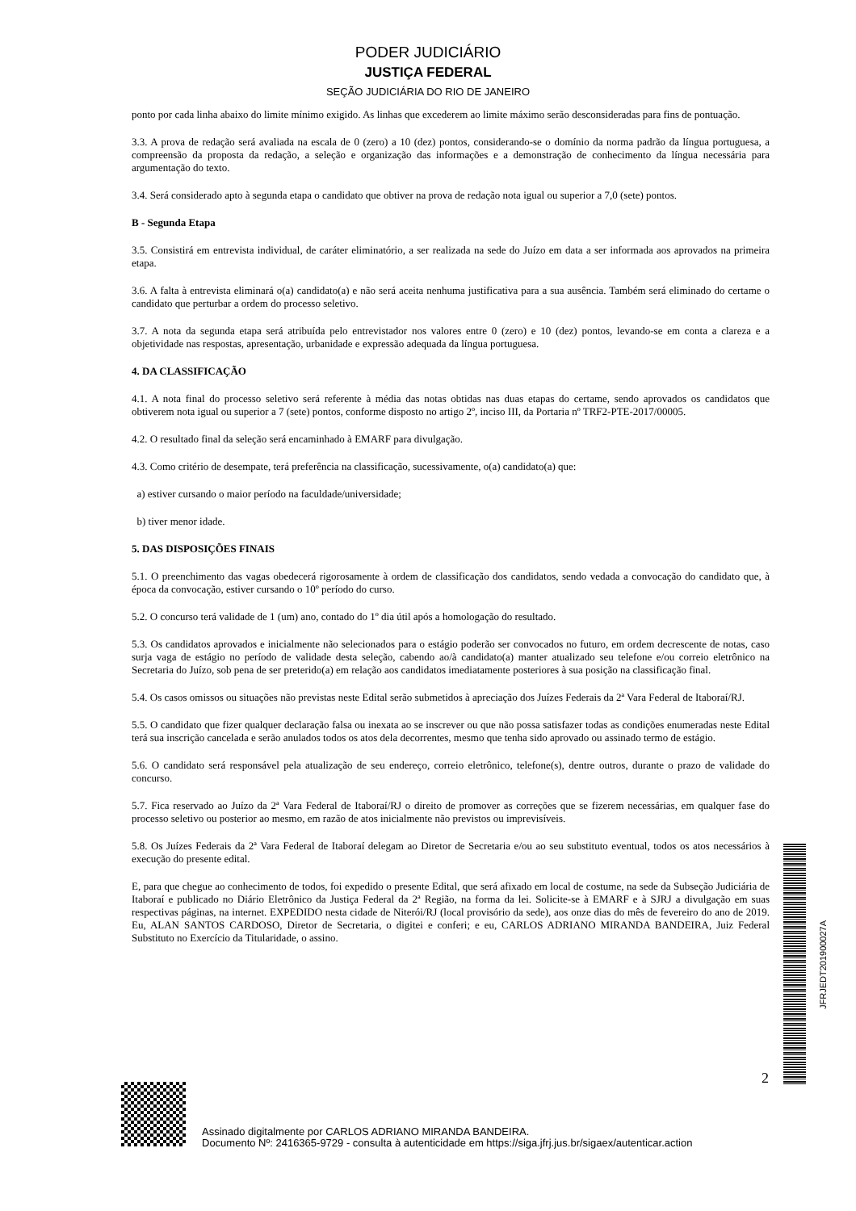PODER JUDICIÁRIO
JUSTIÇA FEDERAL
SEÇÃO JUDICIÁRIA DO RIO DE JANEIRO
ponto por cada linha abaixo do limite mínimo exigido. As linhas que excederem ao limite máximo serão desconsideradas para fins de pontuação.
3.3. A prova de redação será avaliada na escala de 0 (zero) a 10 (dez) pontos, considerando-se o domínio da norma padrão da língua portuguesa, a compreensão da proposta da redação, a seleção e organização das informações e a demonstração de conhecimento da língua necessária para argumentação do texto.
3.4. Será considerado apto à segunda etapa o candidato que obtiver na prova de redação nota igual ou superior a 7,0 (sete) pontos.
B - Segunda Etapa
3.5. Consistirá em entrevista individual, de caráter eliminatório, a ser realizada na sede do Juízo em data a ser informada aos aprovados na primeira etapa.
3.6. A falta à entrevista eliminará o(a) candidato(a) e não será aceita nenhuma justificativa para a sua ausência. Também será eliminado do certame o candidato que perturbar a ordem do processo seletivo.
3.7. A nota da segunda etapa será atribuída pelo entrevistador nos valores entre 0 (zero) e 10 (dez) pontos, levando-se em conta a clareza e a objetividade nas respostas, apresentação, urbanidade e expressão adequada da língua portuguesa.
4. DA CLASSIFICAÇÃO
4.1. A nota final do processo seletivo será referente à média das notas obtidas nas duas etapas do certame, sendo aprovados os candidatos que obtiverem nota igual ou superior a 7 (sete) pontos, conforme disposto no artigo 2º, inciso III, da Portaria nº TRF2-PTE-2017/00005.
4.2. O resultado final da seleção será encaminhado à EMARF para divulgação.
4.3. Como critério de desempate, terá preferência na classificação, sucessivamente, o(a) candidato(a) que:
a) estiver cursando o maior período na faculdade/universidade;
b) tiver menor idade.
5. DAS DISPOSIÇÕES FINAIS
5.1. O preenchimento das vagas obedecerá rigorosamente à ordem de classificação dos candidatos, sendo vedada a convocação do candidato que, à época da convocação, estiver cursando o 10º período do curso.
5.2. O concurso terá validade de 1 (um) ano, contado do 1º dia útil após a homologação do resultado.
5.3. Os candidatos aprovados e inicialmente não selecionados para o estágio poderão ser convocados no futuro, em ordem decrescente de notas, caso surja vaga de estágio no período de validade desta seleção, cabendo ao/à candidato(a) manter atualizado seu telefone e/ou correio eletrônico na Secretaria do Juízo, sob pena de ser preterido(a) em relação aos candidatos imediatamente posteriores à sua posição na classificação final.
5.4. Os casos omissos ou situações não previstas neste Edital serão submetidos à apreciação dos Juízes Federais da 2ª Vara Federal de Itaboraí/RJ.
5.5. O candidato que fizer qualquer declaração falsa ou inexata ao se inscrever ou que não possa satisfazer todas as condições enumeradas neste Edital terá sua inscrição cancelada e serão anulados todos os atos dela decorrentes, mesmo que tenha sido aprovado ou assinado termo de estágio.
5.6. O candidato será responsável pela atualização de seu endereço, correio eletrônico, telefone(s), dentre outros, durante o prazo de validade do concurso.
5.7. Fica reservado ao Juízo da 2ª Vara Federal de Itaboraí/RJ o direito de promover as correções que se fizerem necessárias, em qualquer fase do processo seletivo ou posterior ao mesmo, em razão de atos inicialmente não previstos ou imprevisíveis.
5.8. Os Juízes Federais da 2ª Vara Federal de Itaboraí delegam ao Diretor de Secretaria e/ou ao seu substituto eventual, todos os atos necessários à execução do presente edital.
E, para que chegue ao conhecimento de todos, foi expedido o presente Edital, que será afixado em local de costume, na sede da Subseção Judiciária de Itaboraí e publicado no Diário Eletrônico da Justiça Federal da 2ª Região, na forma da lei. Solicite-se à EMARF e à SJRJ a divulgação em suas respectivas páginas, na internet. EXPEDIDO nesta cidade de Niterói/RJ (local provisório da sede), aos onze dias do mês de fevereiro do ano de 2019. Eu, ALAN SANTOS CARDOSO, Diretor de Secretaria, o digitei e conferi; e eu, CARLOS ADRIANO MIRANDA BANDEIRA, Juiz Federal Substituto no Exercício da Titularidade, o assino.
JFRJEDT201900027A
2
Assinado digitalmente por CARLOS ADRIANO MIRANDA BANDEIRA.
Documento Nº: 2416365-9729 - consulta à autenticidade em https://siga.jfrj.jus.br/sigaex/autenticar.action